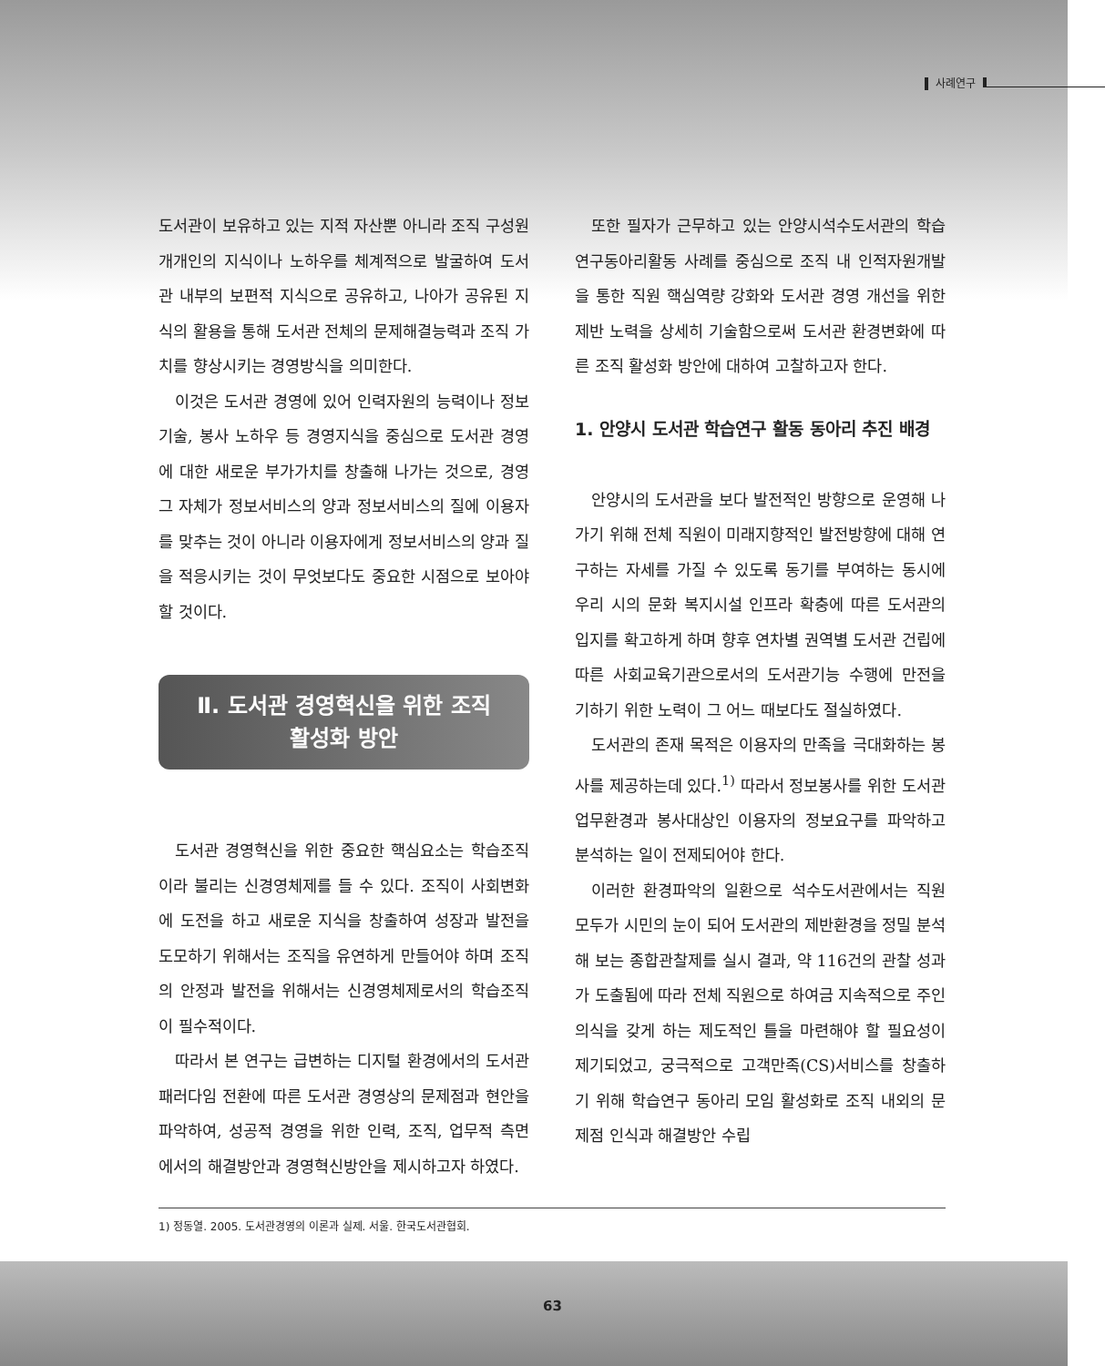사례연구
도서관이 보유하고 있는 지적 자산뿐 아니라 조직 구성원 개개인의 지식이나 노하우를 체계적으로 발굴하여 도서관 내부의 보편적 지식으로 공유하고, 나아가 공유된 지식의 활용을 통해 도서관 전체의 문제해결능력과 조직 가치를 향상시키는 경영방식을 의미한다.
이것은 도서관 경영에 있어 인력자원의 능력이나 정보기술, 봉사 노하우 등 경영지식을 중심으로 도서관 경영에 대한 새로운 부가가치를 창출해 나가는 것으로, 경영 그 자체가 정보서비스의 양과 정보서비스의 질에 이용자를 맞추는 것이 아니라 이용자에게 정보서비스의 양과 질을 적응시키는 것이 무엇보다도 중요한 시점으로 보아야 할 것이다.
Ⅱ. 도서관 경영혁신을 위한 조직
활성화 방안
도서관 경영혁신을 위한 중요한 핵심요소는 학습조직이라 불리는 신경영체제를 들 수 있다. 조직이 사회변화에 도전을 하고 새로운 지식을 창출하여 성장과 발전을 도모하기 위해서는 조직을 유연하게 만들어야 하며 조직의 안정과 발전을 위해서는 신경영체제로서의 학습조직이 필수적이다.
따라서 본 연구는 급변하는 디지털 환경에서의 도서관 패러다임 전환에 따른 도서관 경영상의 문제점과 현안을 파악하여, 성공적 경영을 위한 인력, 조직, 업무적 측면에서의 해결방안과 경영혁신방안을 제시하고자 하였다.
또한 필자가 근무하고 있는 안양시석수도서관의 학습연구동아리활동 사례를 중심으로 조직 내 인적자원개발을 통한 직원 핵심역량 강화와 도서관 경영 개선을 위한 제반 노력을 상세히 기술함으로써 도서관 환경변화에 따른 조직 활성화 방안에 대하여 고찰하고자 한다.
1. 안양시 도서관 학습연구 활동 동아리 추진 배경
안양시의 도서관을 보다 발전적인 방향으로 운영해 나가기 위해 전체 직원이 미래지향적인 발전방향에 대해 연구하는 자세를 가질 수 있도록 동기를 부여하는 동시에 우리 시의 문화 복지시설 인프라 확충에 따른 도서관의 입지를 확고하게 하며 향후 연차별 권역별 도서관 건립에 따른 사회교육기관으로서의 도서관기능 수행에 만전을 기하기 위한 노력이 그 어느 때보다도 절실하였다.
도서관의 존재 목적은 이용자의 만족을 극대화하는 봉사를 제공하는데 있다.<sup>1)</sup> 따라서 정보봉사를 위한 도서관 업무환경과 봉사대상인 이용자의 정보요구를 파악하고 분석하는 일이 전제되어야 한다.
이러한 환경파악의 일환으로 석수도서관에서는 직원 모두가 시민의 눈이 되어 도서관의 제반환경을 정밀 분석해 보는 종합관찰제를 실시 결과, 약 116건의 관찰 성과가 도출됨에 따라 전체 직원으로 하여금 지속적으로 주인의식을 갖게 하는 제도적인 틀을 마련해야 할 필요성이 제기되었고, 궁극적으로 고객만족(CS)서비스를 창출하기 위해 학습연구 동아리 모임 활성화로 조직 내외의 문제점 인식과 해결방안 수립
1) 정동열. 2005. 도서관경영의 이론과 실제. 서울. 한국도서관협회.
63